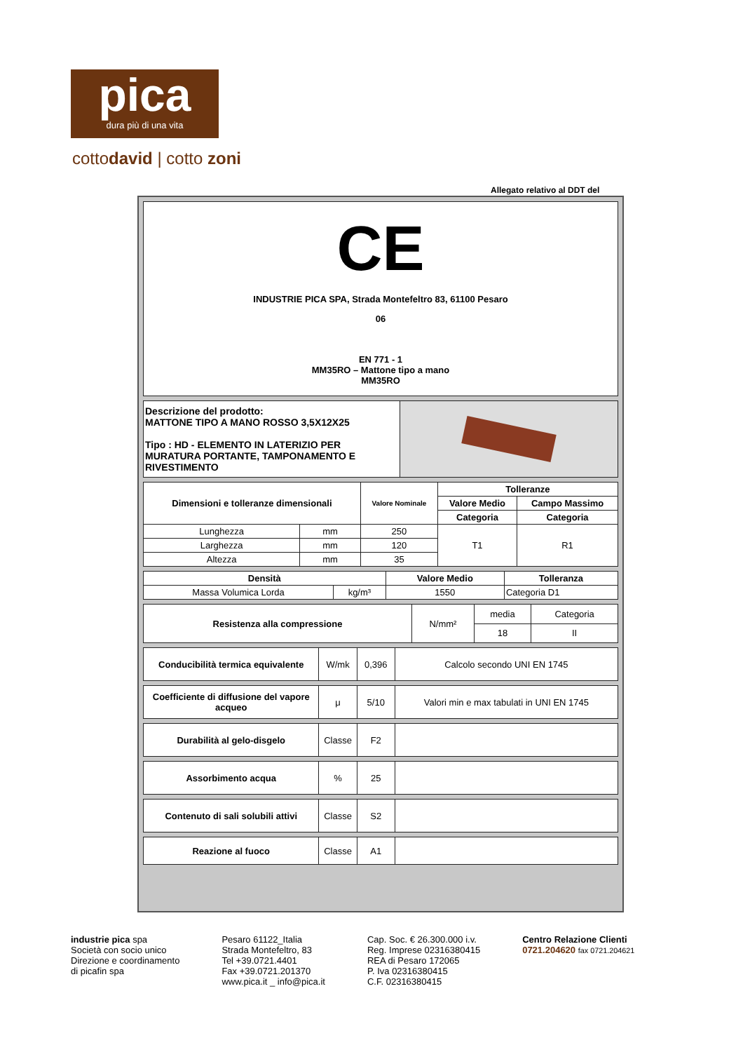pica
dura più di una vita
cottodavid | cotto zoni
Allegato relativo al DDT del
| CE INDUSTRIE PICA SPA, Strada Montefeltro 83, 61100 Pesaro 06 EN 771 - 1 MM35RO – Mattone tipo a mano MM35RO |
| Descrizione del prodotto: MATTONE TIPO A MANO ROSSO 3,5X12X25 Tipo : HD - ELEMENTO IN LATERIZIO PER MURATURA PORTANTE, TAMPONAMENTO E RIVESTIMENTO | |
| Dimensioni e tolleranze dimensionali | | Valore Nominale | Tolleranze | |
| --- | --- | --- | --- | --- |
| | | | Valore Medio | Campo Massimo |
| | | | Categoria | Categoria |
| Lunghezza | mm | 250 | T1 | R1 |
| Larghezza | mm | 120 | | |
| Altezza | mm | 35 | | |
| Densità | | Valore Medio | Tolleranza |
| --- | --- | --- | --- |
| Massa Volumica Lorda | kg/m³ | 1550 | Categoria D1 |
| Resistenza alla compressione | N/mm² | media | Categoria |
| | | 18 | II |
| Conducibilità termica equivalente | W/mk | 0,396 | Calcolo secondo UNI EN 1745 |
| Coefficiente di diffusione del vapore acqueo | μ | 5/10 | Valori min e max tabulati in UNI EN 1745 |
| Durabilità al gelo-disgelo | Classe | F2 | |
| Assorbimento acqua | % | 25 | |
| Contenuto di sali solubili attivi | Classe | S2 | |
| Reazione al fuoco | Classe | A1 | |
industrie pica spa
Società con socio unico
Direzione e coordinamento
di picafin spa
Pesaro 61122_Italia
Strada Montefeltro, 83
Tel +39.0721.4401
Fax +39.0721.201370
www.pica.it _ info@pica.it
Cap. Soc. € 26.300.000 i.v.
Reg. Imprese 02316380415
REA di Pesaro 172065
P. Iva 02316380415
C.F. 02316380415
Centro Relazione Clienti
0721.204620 fax 0721.204621